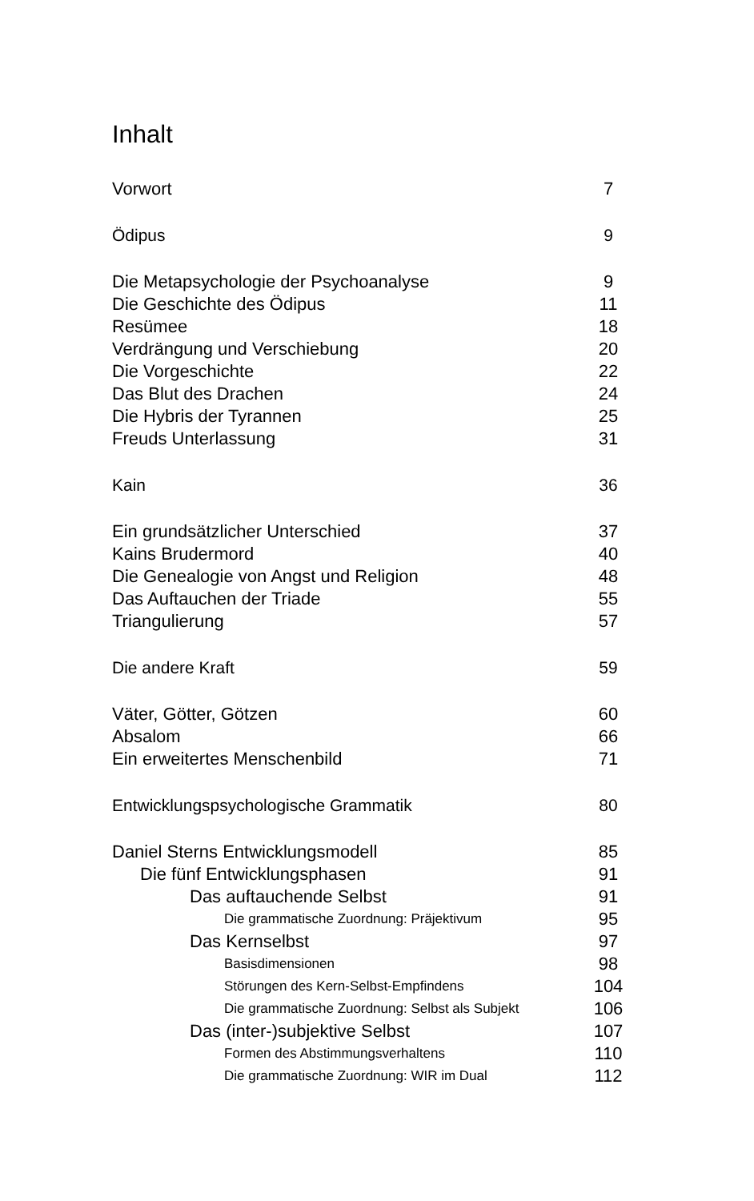Inhalt
Vorwort 7
Ödipus 9
Die Metapsychologie der Psychoanalyse 9
Die Geschichte des Ödipus 11
Resümee 18
Verdrängung und Verschiebung 20
Die Vorgeschichte 22
Das Blut des Drachen 24
Die Hybris der Tyrannen 25
Freuds Unterlassung 31
Kain 36
Ein grundsätzlicher Unterschied 37
Kains Brudermord 40
Die Genealogie von Angst und Religion 48
Das Auftauchen der Triade 55
Triangulierung 57
Die andere Kraft 59
Väter, Götter, Götzen 60
Absalom 66
Ein erweitertes Menschenbild 71
Entwicklungspsychologische Grammatik 80
Daniel Sterns Entwicklungsmodell 85
Die fünf Entwicklungsphasen 91
Das auftauchende Selbst 91
Die grammatische Zuordnung: Präjektivum 95
Das Kernselbst 97
Basisdimensionen 98
Störungen des Kern-Selbst-Empfindens 104
Die grammatische Zuordnung: Selbst als Subjekt 106
Das (inter-)subjektive Selbst 107
Formen des Abstimmungsverhaltens 110
Die grammatische Zuordnung: WIR im Dual 112